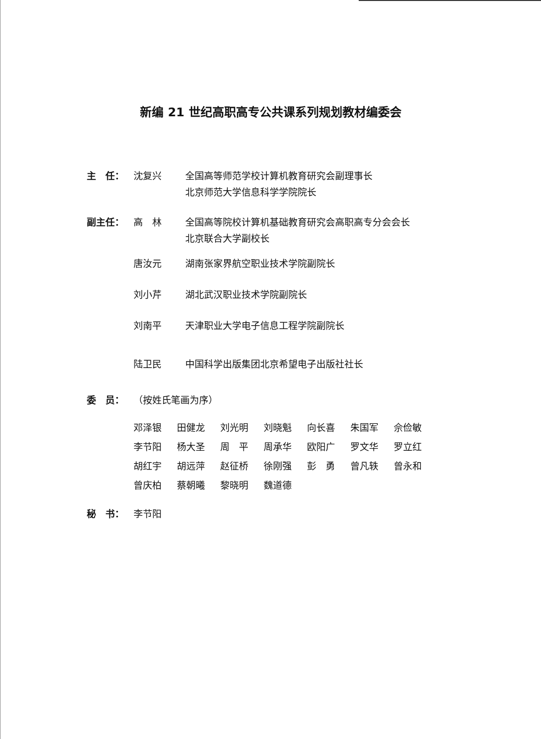新编 21 世纪高职高专公共课系列规划教材编委会
主　任： 沈复兴 全国高等师范学校计算机教育研究会副理事长
北京师范大学信息科学学院院长
副主任： 高　林 全国高等院校计算机基础教育研究会高职高专分会会长
北京联合大学副校长
唐汝元 湖南张家界航空职业技术学院副院长
刘小芹 湖北武汉职业技术学院副院长
刘南平 天津职业大学电子信息工程学院副院长
陆卫民 中国科学出版集团北京希望电子出版社社长
委　员： （按姓氏笔画为序）
| 邓泽银 | 田健龙 | 刘光明 | 刘晓魁 | 向长喜 | 朱国军 | 佘俭敏 |
| 李节阳 | 杨大圣 | 周 平 | 周承华 | 欧阳广 | 罗文华 | 罗立红 |
| 胡红宇 | 胡远萍 | 赵征桥 | 徐刚强 | 彭 勇 | 曾凡轶 | 曾永和 |
| 曾庆柏 | 蔡朝曦 | 黎晓明 | 魏道德 | | | |
秘　书： 李节阳